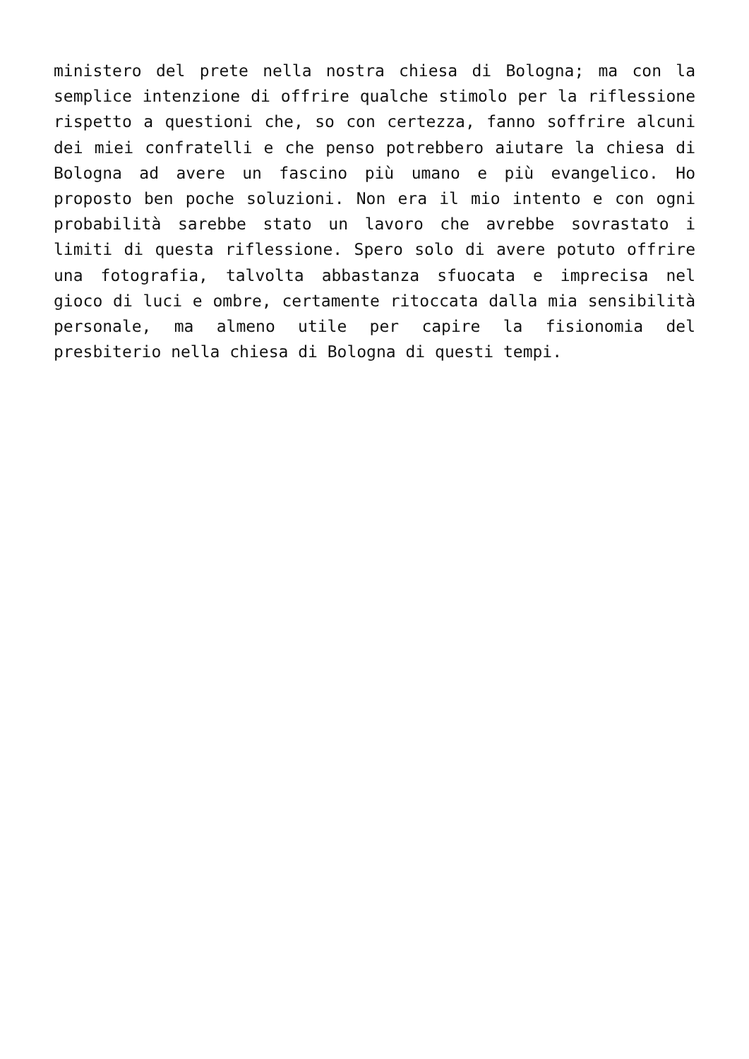ministero del prete nella nostra chiesa di Bologna; ma con la semplice intenzione di offrire qualche stimolo per la riflessione rispetto a questioni che, so con certezza, fanno soffrire alcuni dei miei confratelli e che penso potrebbero aiutare la chiesa di Bologna ad avere un fascino più umano e più evangelico. Ho proposto ben poche soluzioni. Non era il mio intento e con ogni probabilità sarebbe stato un lavoro che avrebbe sovrastato i limiti di questa riflessione. Spero solo di avere potuto offrire una fotografia, talvolta abbastanza sfuocata e imprecisa nel gioco di luci e ombre, certamente ritoccata dalla mia sensibilità personale, ma almeno utile per capire la fisionomia del presbiterio nella chiesa di Bologna di questi tempi.